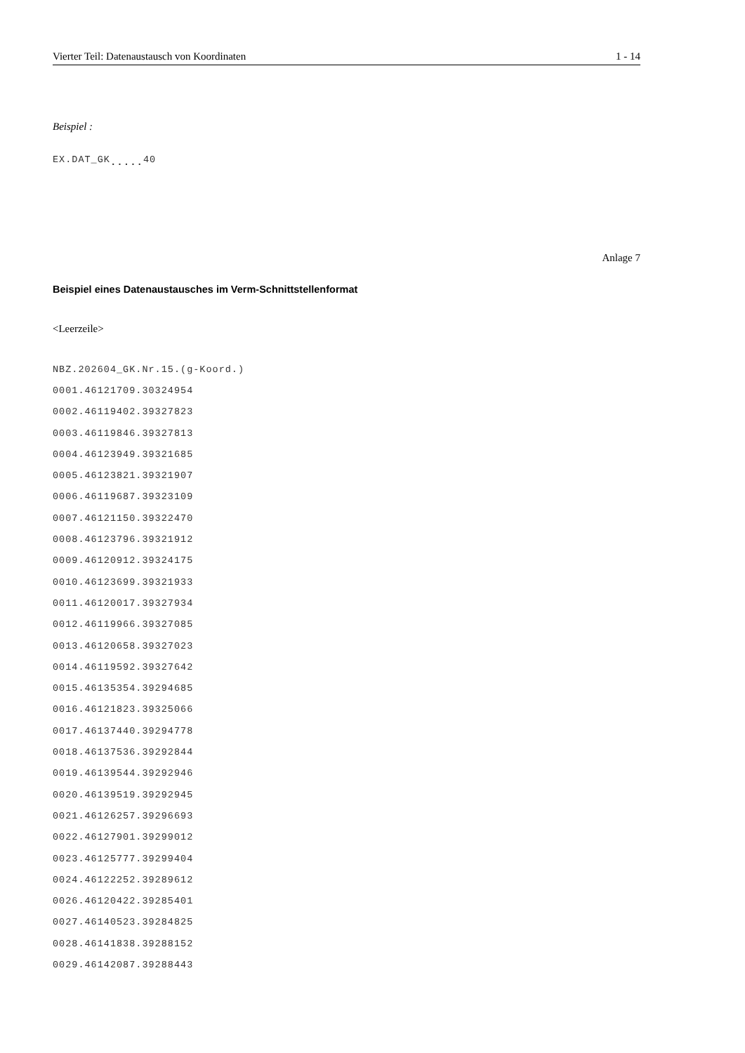Vierter Teil: Datenaustausch von Koordinaten 1 - 14
Beispiel :
EX.DAT_GK<sub>.....</sub>40
Anlage 7
Beispiel eines Datenaustausches im Verm-Schnittstellenformat
<Leerzeile>
NBZ.202604_GK.Nr.15.(g-Koord.)
0001.46121709.30324954
0002.46119402.39327823
0003.46119846.39327813
0004.46123949.39321685
0005.46123821.39321907
0006.46119687.39323109
0007.46121150.39322470
0008.46123796.39321912
0009.46120912.39324175
0010.46123699.39321933
0011.46120017.39327934
0012.46119966.39327085
0013.46120658.39327023
0014.46119592.39327642
0015.46135354.39294685
0016.46121823.39325066
0017.46137440.39294778
0018.46137536.39292844
0019.46139544.39292946
0020.46139519.39292945
0021.46126257.39296693
0022.46127901.39299012
0023.46125777.39299404
0024.46122252.39289612
0026.46120422.39285401
0027.46140523.39284825
0028.46141838.39288152
0029.46142087.39288443